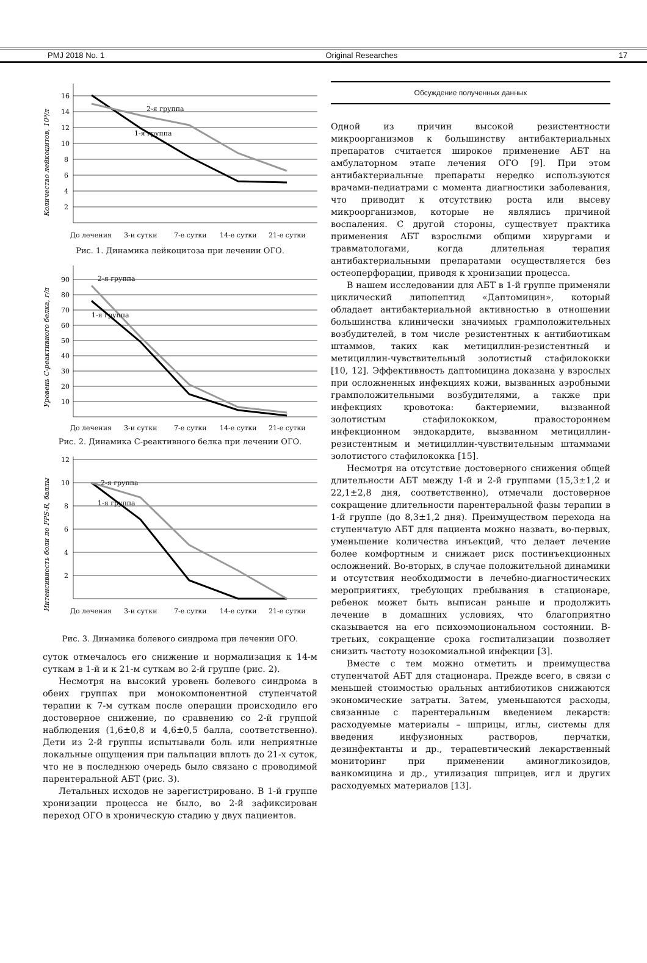PMJ 2018 No. 1 Original Researches 17
Количество лейкоцитов, 10⁹/л
16
14
12
10
8
6
4
2
2-я группа
1-я группа
До лечения
3-и сутки
7-е сутки
14-е сутки
21-е сутки
Рис. 1. Динамика лейкоцитоза при лечении ОГО.
Уровень С-реактивного белка, г/л
90
80
70
60
50
40
30
20
10
2-я группа
1-я группа
До лечения
3-и сутки
7-е сутки
14-е сутки
21-е сутки
Рис. 2. Динамика С-реактивного белка при лечении ОГО.
Интенсивность боли по FPS-R, баллы
12
10
8
6
4
2
2-я группа
1-я группа
До лечения
3-и сутки
7-е сутки
14-е сутки
21-е сутки
Рис. 3. Динамика болевого синдрома при лечении ОГО.
суток отмечалось его снижение и нормализация к 14-м суткам в 1-й и к 21-м суткам во 2-й группе (рис. 2).
Несмотря на высокий уровень болевого синдрома в обеих группах при монокомпонентной ступенчатой терапии к 7-м суткам после операции происходило его достоверное снижение, по сравнению со 2-й группой наблюдения (1,6±0,8 и 4,6±0,5 балла, соответственно). Дети из 2-й группы испытывали боль или неприятные локальные ощущения при пальпации вплоть до 21-х суток, что не в последнюю очередь было связано с проводимой парентеральной АБТ (рис. 3).
Летальных исходов не зарегистрировано. В 1-й группе хронизации процесса не было, во 2-й зафиксирован переход ОГО в хроническую стадию у двух пациентов.
Обсуждение полученных данных
Одной из причин высокой резистентности микроорганизмов к большинству антибактериальных препаратов считается широкое применение АБТ на амбулаторном этапе лечения ОГО [9]. При этом антибактериальные препараты нередко используются врачами-педиатрами с момента диагностики заболевания, что приводит к отсутствию роста или высеву микроорганизмов, которые не являлись причиной воспаления. С другой стороны, существует практика применения АБТ взрослыми общими хирургами и травматологами, когда длительная терапия антибактериальными препаратами осуществляется без остеоперфорации, приводя к хронизации процесса.
В нашем исследовании для АБТ в 1-й группе применяли циклический липопептид «Даптомицин», который обладает антибактериальной активностью в отношении большинства клинически значимых грамположительных возбудителей, в том числе резистентных к антибиотикам штаммов, таких как метициллин-резистентный и метициллин-чувствительный золотистый стафилококки [10, 12]. Эффективность даптомицина доказана у взрослых при осложненных инфекциях кожи, вызванных аэробными грамположительными возбудителями, а также при инфекциях кровотока: бактериемии, вызванной золотистым стафилококком, правостороннем инфекционном эндокардите, вызванном метициллин-резистентным и метициллин-чувствительным штаммами золотистого стафилококка [15].
Несмотря на отсутствие достоверного снижения общей длительности АБТ между 1-й и 2-й группами (15,3±1,2 и 22,1±2,8 дня, соответственно), отмечали достоверное сокращение длительности парентеральной фазы терапии в 1-й группе (до 8,3±1,2 дня). Преимуществом перехода на ступенчатую АБТ для пациента можно назвать, во-первых, уменьшение количества инъекций, что делает лечение более комфортным и снижает риск постинъекционных осложнений. Во-вторых, в случае положительной динамики и отсутствия необходимости в лечебно-диагностических мероприятиях, требующих пребывания в стационаре, ребенок может быть выписан раньше и продолжить лечение в домашних условиях, что благоприятно сказывается на его психоэмоциональном состоянии. В-третьих, сокращение срока госпитализации позволяет снизить частоту нозокомиальной инфекции [3].
Вместе с тем можно отметить и преимущества ступенчатой АБТ для стационара. Прежде всего, в связи с меньшей стоимостью оральных антибиотиков снижаются экономические затраты. Затем, уменьшаются расходы, связанные с парентеральным введением лекарств: расходуемые материалы – шприцы, иглы, системы для введения инфузионных растворов, перчатки, дезинфектанты и др., терапевтический лекарственный мониторинг при применении аминогликозидов, ванкомицина и др., утилизация шприцев, игл и других расходуемых материалов [13].